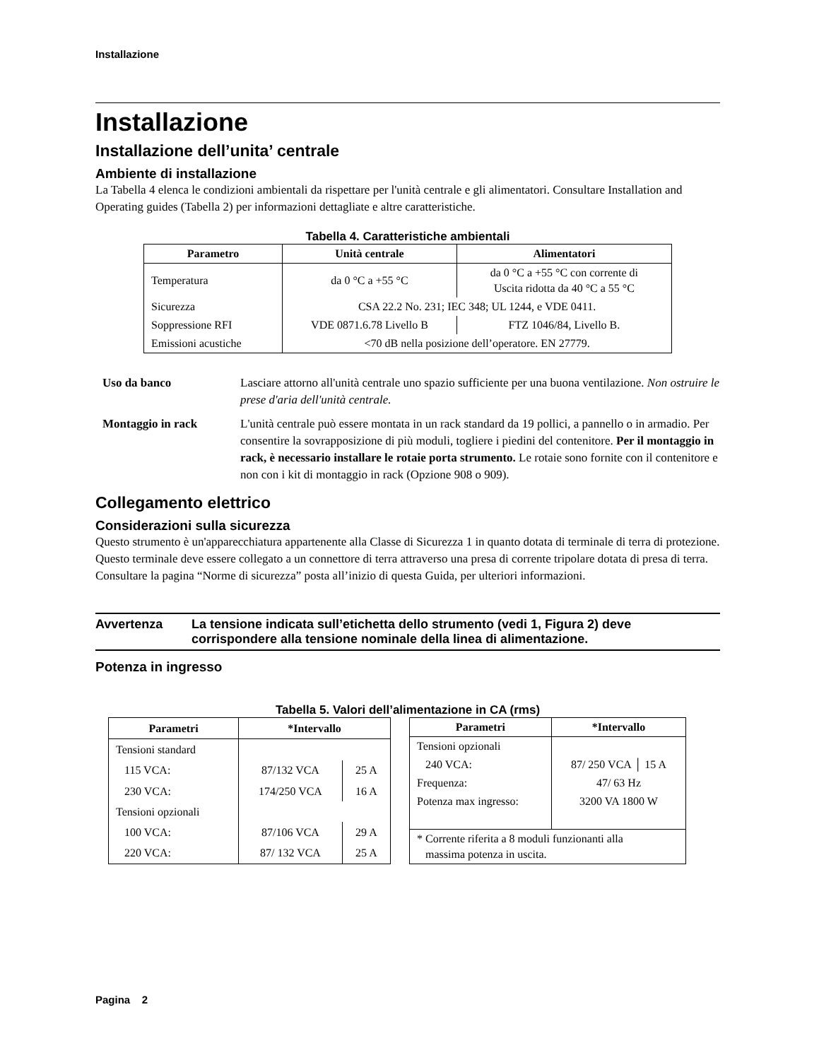Installazione
Installazione
Installazione dell’unita’ centrale
Ambiente di installazione
La Tabella 4 elenca le condizioni ambientali da rispettare per l'unità centrale e gli alimentatori. Consultare Installation and Operating guides (Tabella 2) per informazioni dettagliate e altre caratteristiche.
Tabella 4. Caratteristiche ambientali
| Parametro | Unità centrale | Alimentatori |
| --- | --- | --- |
| Temperatura | da 0 °C a +55 °C | da 0 °C a +55 °C con corrente di Uscita ridotta da 40 °C a 55 °C |
| Sicurezza | CSA 22.2 No. 231; IEC 348; UL 1244, e VDE 0411. | |
| Soppressione RFI | VDE 0871.6.78 Livello B | FTZ 1046/84, Livello B. |
| Emissioni acustiche | <70 dB nella posizione dell’operatore. EN 27779. | |
Uso da banco
Lasciare attorno all'unità centrale uno spazio sufficiente per una buona ventilazione. Non ostruire le prese d'aria dell'unità centrale.
Montaggio in rack
L'unità centrale può essere montata in un rack standard da 19 pollici, a pannello o in armadio. Per consentire la sovrapposizione di più moduli, togliere i piedini del contenitore. Per il montaggio in rack, è necessario installare le rotaie porta strumento. Le rotaie sono fornite con il contenitore e non con i kit di montaggio in rack (Opzione 908 o 909).
Collegamento elettrico
Considerazioni sulla sicurezza
Questo strumento è un'apparecchiatura appartenente alla Classe di Sicurezza 1 in quanto dotata di terminale di terra di protezione. Questo terminale deve essere collegato a un connettore di terra attraverso una presa di corrente tripolare dotata di presa di terra. Consultare la pagina “Norme di sicurezza” posta all’inizio di questa Guida, per ulteriori informazioni.
Avvertenza
La tensione indicata sull’etichetta dello strumento (vedi 1, Figura 2) deve corrispondere alla tensione nominale della linea di alimentazione.
Potenza in ingresso
Tabella 5. Valori dell’alimentazione in CA (rms)
| Parametri | *Intervallo | |
| --- | --- | --- |
| Tensioni standard | | |
| 115 VCA: | 87/132 VCA | 25 A |
| 230 VCA: | 174/250 VCA | 16 A |
| Tensioni opzionali | | |
| 100 VCA: | 87/106 VCA | 29 A |
| 220 VCA: | 87/ 132 VCA | 25 A |
| Parametri | *Intervallo |
| --- | --- |
| Tensioni opzionali | |
| 240 VCA: | 87/ 250 VCA │ 15 A |
| Frequenza: | 47/ 63 Hz |
| Potenza max ingresso: | 3200 VA 1800 W |
| * Corrente riferita a 8 moduli funzionanti alla massima potenza in uscita. | |
Pagina 2